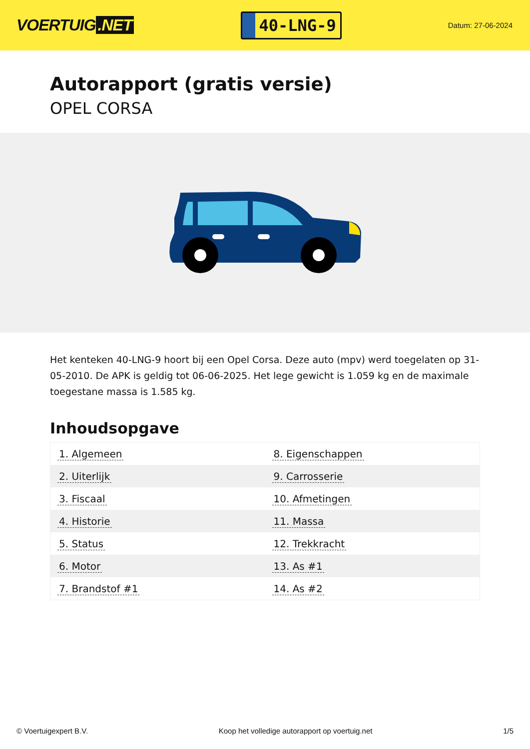VOERTUIG.NET
40-LNG-9
Datum: 27-06-2024
Autorapport (gratis versie)
OPEL CORSA
Het kenteken 40-LNG-9 hoort bij een Opel Corsa. Deze auto (mpv) werd toegelaten op 31-05-2010. De APK is geldig tot 06-06-2025. Het lege gewicht is 1.059 kg en de maximale toegestane massa is 1.585 kg.
Inhoudsopgave
| 1. Algemeen | 8. Eigenschappen |
| 2. Uiterlijk | 9. Carrosserie |
| 3. Fiscaal | 10. Afmetingen |
| 4. Historie | 11. Massa |
| 5. Status | 12. Trekkracht |
| 6. Motor | 13. As #1 |
| 7. Brandstof #1 | 14. As #2 |
© Voertuigexpert B.V. Koop het volledige autorapport op voertuig.net 1/5